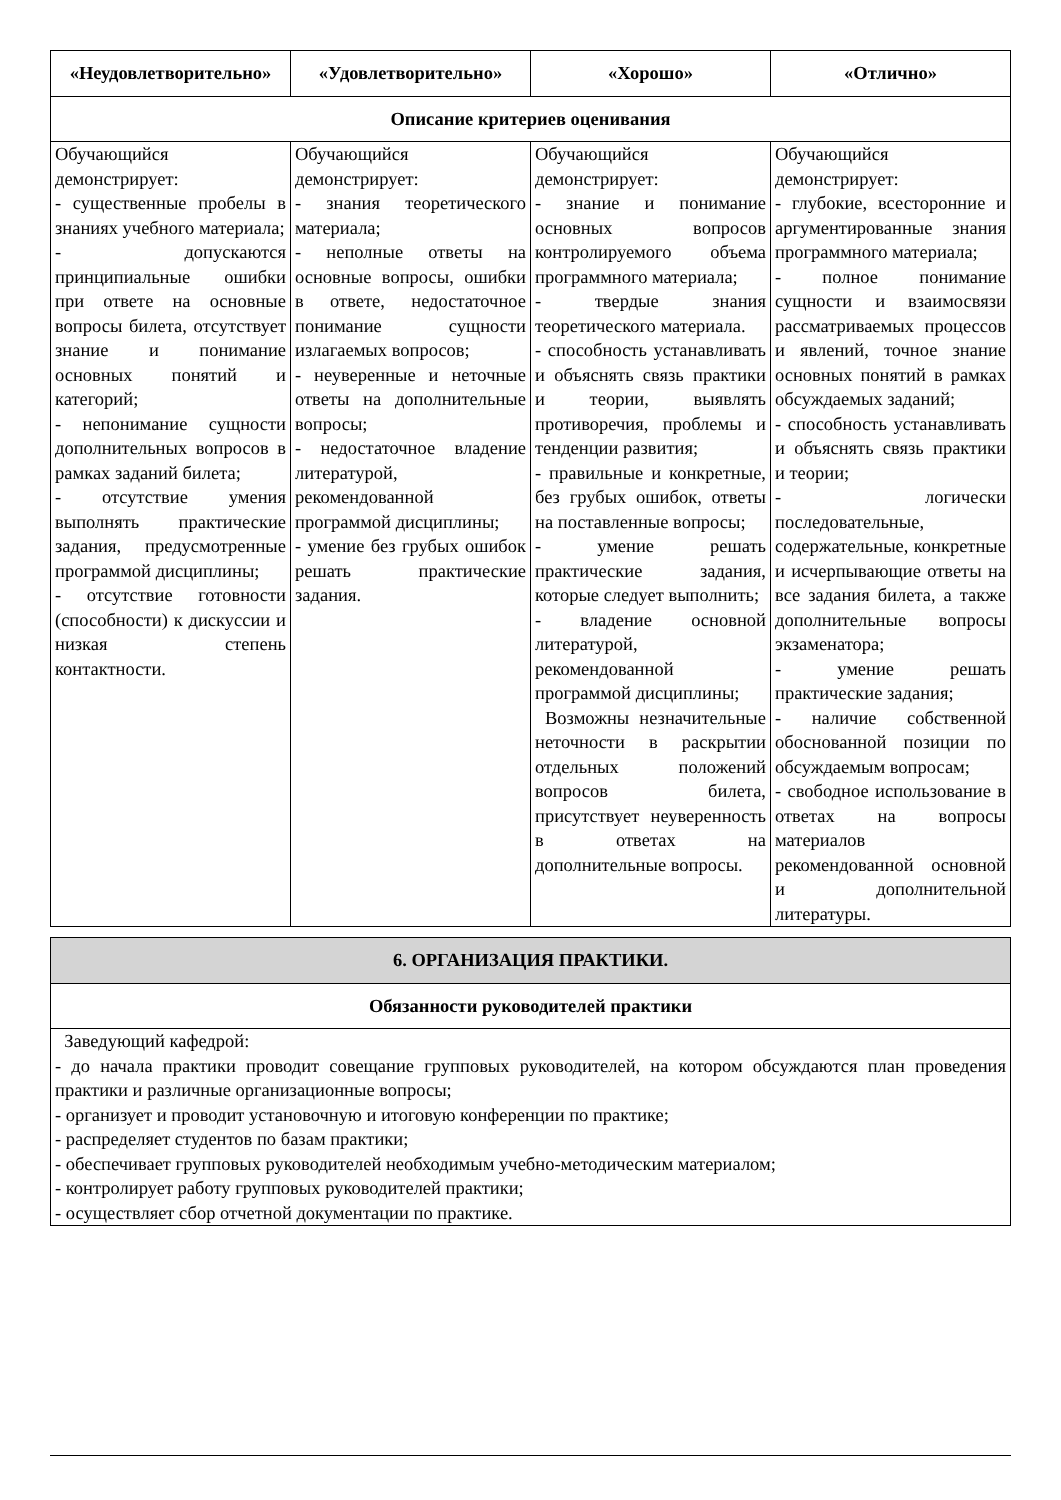| «Неудовлетворительно» | «Удовлетворительно» | «Хорошо» | «Отлично» |
| --- | --- | --- | --- |
| Описание критериев оценивания | | | |
| Обучающийся демонстрирует: - существенные пробелы в знаниях учебного материала; - допускаются принципиальные ошибки при ответе на основные вопросы билета, отсутствует знание и понимание основных понятий и категорий; - непонимание сущности дополнительных вопросов в рамках заданий билета; - отсутствие умения выполнять практические задания, предусмотренные программой дисциплины; - отсутствие готовности (способности) к дискуссии и низкая степень контактности. | Обучающийся демонстрирует: - знания теоретического материала; - неполные ответы на основные вопросы, ошибки в ответе, недостаточное понимание сущности излагаемых вопросов; - неуверенные и неточные ответы на дополнительные вопросы; - недостаточное владение литературой, рекомендованной программой дисциплины; - умение без грубых ошибок решать практические задания. | Обучающийся демонстрирует: - знание и понимание основных вопросов контролируемого объема программного материала; - твердые знания теоретического материала. - способность устанавливать и объяснять связь практики и теории, выявлять противоречия, проблемы и тенденции развития; - правильные и конкретные, без грубых ошибок, ответы на поставленные вопросы; - умение решать практические задания, которые следует выполнить; - владение основной литературой, рекомендованной программой дисциплины; Возможны незначительные неточности в раскрытии отдельных положений вопросов билета, присутствует неуверенность в ответах на дополнительные вопросы. | Обучающийся демонстрирует: - глубокие, всесторонние и аргументированные знания программного материала; - полное понимание сущности и взаимосвязи рассматриваемых процессов и явлений, точное знание основных понятий в рамках обсуждаемых заданий; - способность устанавливать и объяснять связь практики и теории; - логически последовательные, содержательные, конкретные и исчерпывающие ответы на все задания билета, а также дополнительные вопросы экзаменатора; - умение решать практические задания; - наличие собственной обоснованной позиции по обсуждаемым вопросам; - свободное использование в ответах на вопросы материалов рекомендованной основной и дополнительной литературы. |
| 6. ОРГАНИЗАЦИЯ ПРАКТИКИ. |
| --- |
| Обязанности руководителей практики |
| Заведующий кафедрой: - до начала практики проводит совещание групповых руководителей, на котором обсуждаются план проведения практики и различные организационные вопросы; - организует и проводит установочную и итоговую конференции по практике; - распределяет студентов по базам практики; - обеспечивает групповых руководителей необходимым учебно-методическим материалом; - контролирует работу групповых руководителей практики; - осуществляет сбор отчетной документации по практике. |